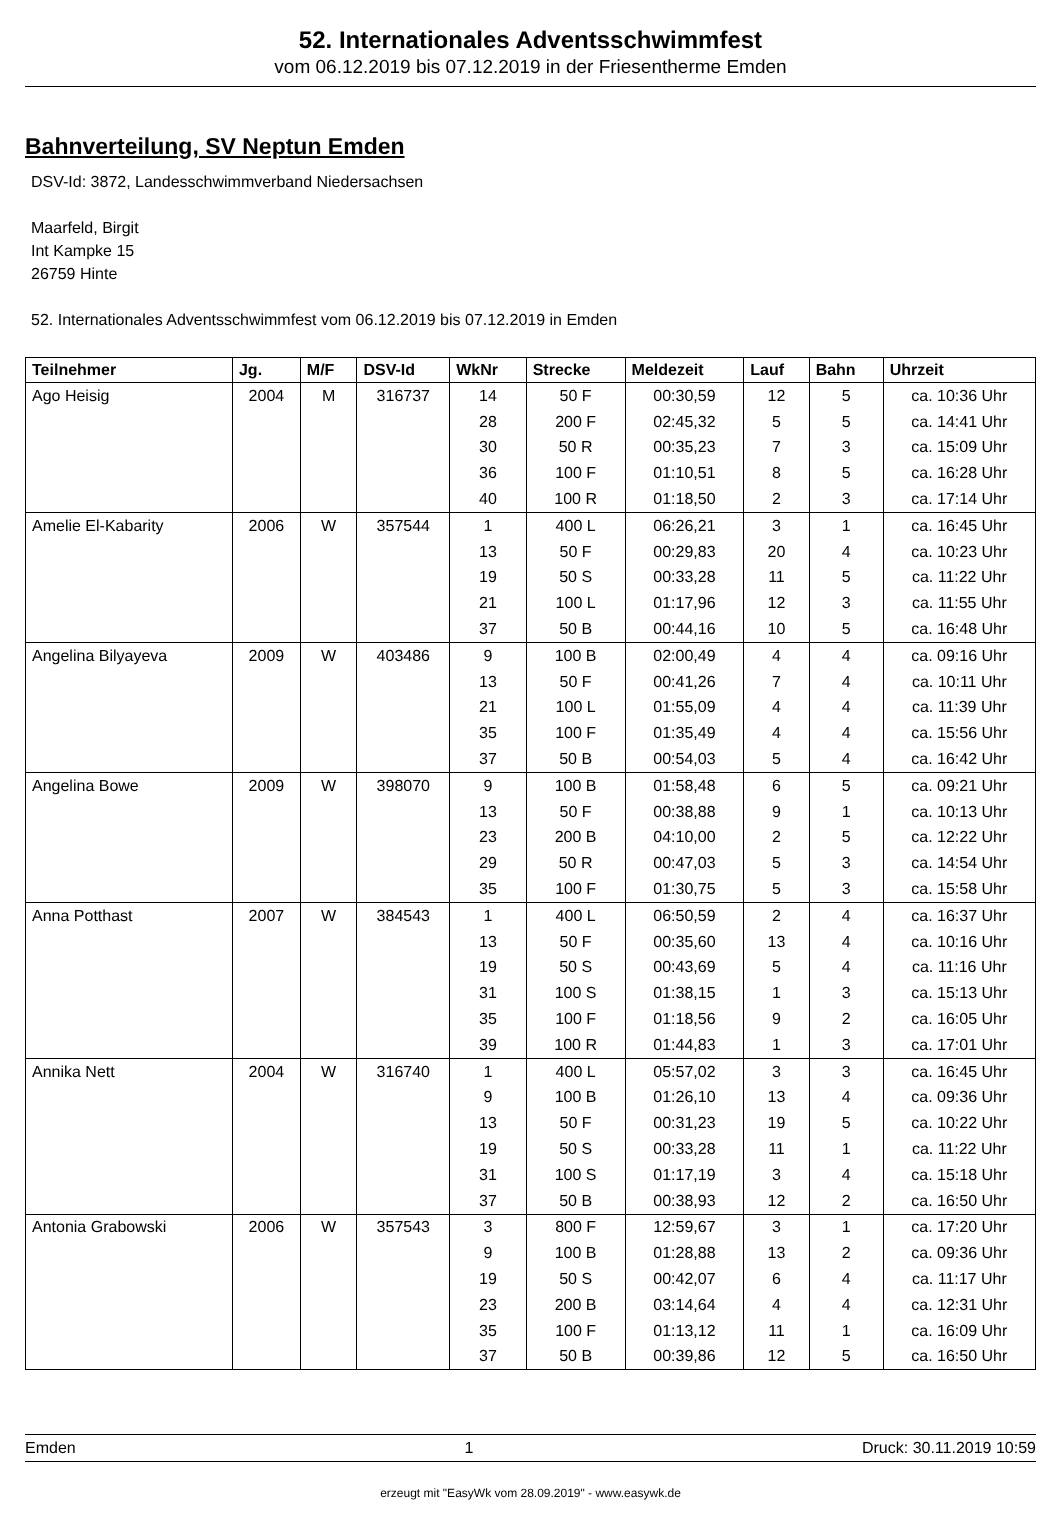52. Internationales Adventsschwimmfest
vom 06.12.2019 bis 07.12.2019 in der Friesentherme Emden
Bahnverteilung, SV Neptun Emden
DSV-Id: 3872, Landesschwimmverband Niedersachsen
Maarfeld, Birgit
Int Kampke 15
26759 Hinte
52. Internationales Adventsschwimmfest vom 06.12.2019 bis 07.12.2019 in Emden
| Teilnehmer | Jg. | M/F | DSV-Id | WkNr | Strecke | Meldezeit | Lauf | Bahn | Uhrzeit |
| --- | --- | --- | --- | --- | --- | --- | --- | --- | --- |
| Ago Heisig | 2004 | M | 316737 | 14 | 50 F | 00:30,59 | 12 | 5 | ca. 10:36 Uhr |
| | | | | 28 | 200 F | 02:45,32 | 5 | 5 | ca. 14:41 Uhr |
| | | | | 30 | 50 R | 00:35,23 | 7 | 3 | ca. 15:09 Uhr |
| | | | | 36 | 100 F | 01:10,51 | 8 | 5 | ca. 16:28 Uhr |
| | | | | 40 | 100 R | 01:18,50 | 2 | 3 | ca. 17:14 Uhr |
| Amelie El-Kabarity | 2006 | W | 357544 | 1 | 400 L | 06:26,21 | 3 | 1 | ca. 16:45 Uhr |
| | | | | 13 | 50 F | 00:29,83 | 20 | 4 | ca. 10:23 Uhr |
| | | | | 19 | 50 S | 00:33,28 | 11 | 5 | ca. 11:22 Uhr |
| | | | | 21 | 100 L | 01:17,96 | 12 | 3 | ca. 11:55 Uhr |
| | | | | 37 | 50 B | 00:44,16 | 10 | 5 | ca. 16:48 Uhr |
| Angelina Bilyayeva | 2009 | W | 403486 | 9 | 100 B | 02:00,49 | 4 | 4 | ca. 09:16 Uhr |
| | | | | 13 | 50 F | 00:41,26 | 7 | 4 | ca. 10:11 Uhr |
| | | | | 21 | 100 L | 01:55,09 | 4 | 4 | ca. 11:39 Uhr |
| | | | | 35 | 100 F | 01:35,49 | 4 | 4 | ca. 15:56 Uhr |
| | | | | 37 | 50 B | 00:54,03 | 5 | 4 | ca. 16:42 Uhr |
| Angelina Bowe | 2009 | W | 398070 | 9 | 100 B | 01:58,48 | 6 | 5 | ca. 09:21 Uhr |
| | | | | 13 | 50 F | 00:38,88 | 9 | 1 | ca. 10:13 Uhr |
| | | | | 23 | 200 B | 04:10,00 | 2 | 5 | ca. 12:22 Uhr |
| | | | | 29 | 50 R | 00:47,03 | 5 | 3 | ca. 14:54 Uhr |
| | | | | 35 | 100 F | 01:30,75 | 5 | 3 | ca. 15:58 Uhr |
| Anna Potthast | 2007 | W | 384543 | 1 | 400 L | 06:50,59 | 2 | 4 | ca. 16:37 Uhr |
| | | | | 13 | 50 F | 00:35,60 | 13 | 4 | ca. 10:16 Uhr |
| | | | | 19 | 50 S | 00:43,69 | 5 | 4 | ca. 11:16 Uhr |
| | | | | 31 | 100 S | 01:38,15 | 1 | 3 | ca. 15:13 Uhr |
| | | | | 35 | 100 F | 01:18,56 | 9 | 2 | ca. 16:05 Uhr |
| | | | | 39 | 100 R | 01:44,83 | 1 | 3 | ca. 17:01 Uhr |
| Annika Nett | 2004 | W | 316740 | 1 | 400 L | 05:57,02 | 3 | 3 | ca. 16:45 Uhr |
| | | | | 9 | 100 B | 01:26,10 | 13 | 4 | ca. 09:36 Uhr |
| | | | | 13 | 50 F | 00:31,23 | 19 | 5 | ca. 10:22 Uhr |
| | | | | 19 | 50 S | 00:33,28 | 11 | 1 | ca. 11:22 Uhr |
| | | | | 31 | 100 S | 01:17,19 | 3 | 4 | ca. 15:18 Uhr |
| | | | | 37 | 50 B | 00:38,93 | 12 | 2 | ca. 16:50 Uhr |
| Antonia Grabowski | 2006 | W | 357543 | 3 | 800 F | 12:59,67 | 3 | 1 | ca. 17:20 Uhr |
| | | | | 9 | 100 B | 01:28,88 | 13 | 2 | ca. 09:36 Uhr |
| | | | | 19 | 50 S | 00:42,07 | 6 | 4 | ca. 11:17 Uhr |
| | | | | 23 | 200 B | 03:14,64 | 4 | 4 | ca. 12:31 Uhr |
| | | | | 35 | 100 F | 01:13,12 | 11 | 1 | ca. 16:09 Uhr |
| | | | | 37 | 50 B | 00:39,86 | 12 | 5 | ca. 16:50 Uhr |
Emden 1 Druck: 30.11.2019 10:59
erzeugt mit "EasyWk vom 28.09.2019" - www.easywk.de